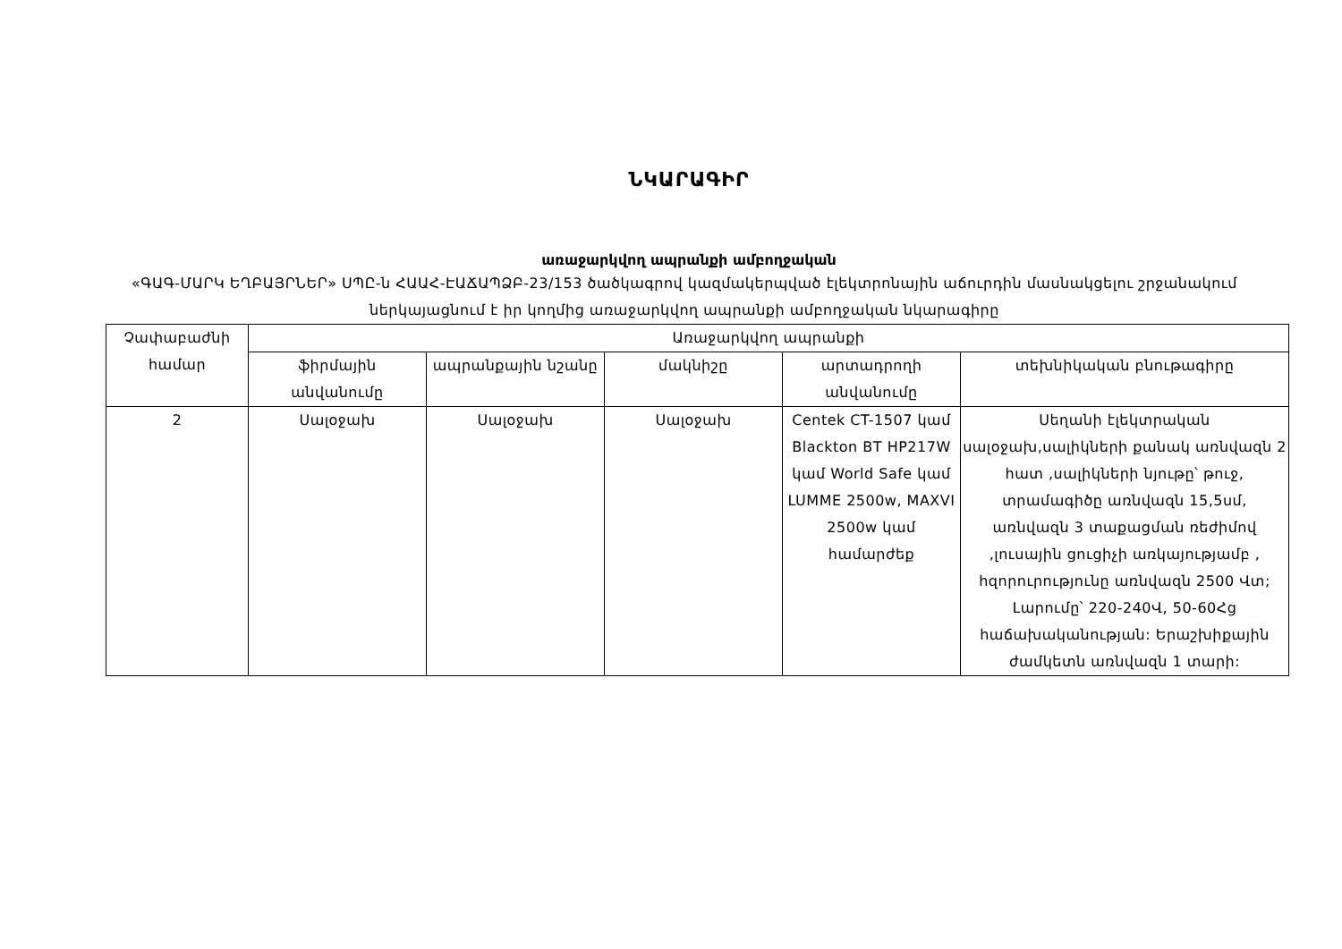ՆԿԱՐԱԳԻՐ
առաջարկվող ապրանքի ամբողջական
«ԳԱԳ-ՄԱՐԿ ԵՂԲԱՅՐՆԵՐ» ՍՊԸ-ն ՀԱԱՀ-ԷԱՃԱՊՁԲ-23/153 ծածկագրով կազմակերպված էլեկտրոնային աճուրդին մասնակցելու շրջանակում ներկայացնում է իր կողմից առաջարկվող ապրանքի ամբողջական նկարագիրը
| Չափաբաժնի համար | Առաջարկվող ապրանքի | | | | |
| --- | --- | --- | --- | --- | --- |
| | ֆիրմային անվանումը | ապրանքային նշանը | մակնիշը | արտադրողի անվանումը | տեխնիկական բնութագիրը |
| 2 | Սալօջախ | Սալօջախ | Սալօջախ | Centek CT-1507 կամ Blackton BT HP217W կամ World Safe կամ LUMME 2500w, MAXVI 2500w կամ համարժեք | Սեղանի էլեկտրական սալօջախ,սալիկների քանակ առնվազն 2 հատ ,սալիկների նյութը՝ թուջ, տրամագիծը առնվազն 15,5սմ, առնվազն 3 տաքացման ռեժիմով ,լուսային ցուցիչի առկայությամբ , հզորուրությունը առնվազն 2500 Վտ; Լարումը՝ 220-240Վ, 50-60Հց հաճախականության: Երաշխիքային ժամկետն առնվազն 1 տարի: |